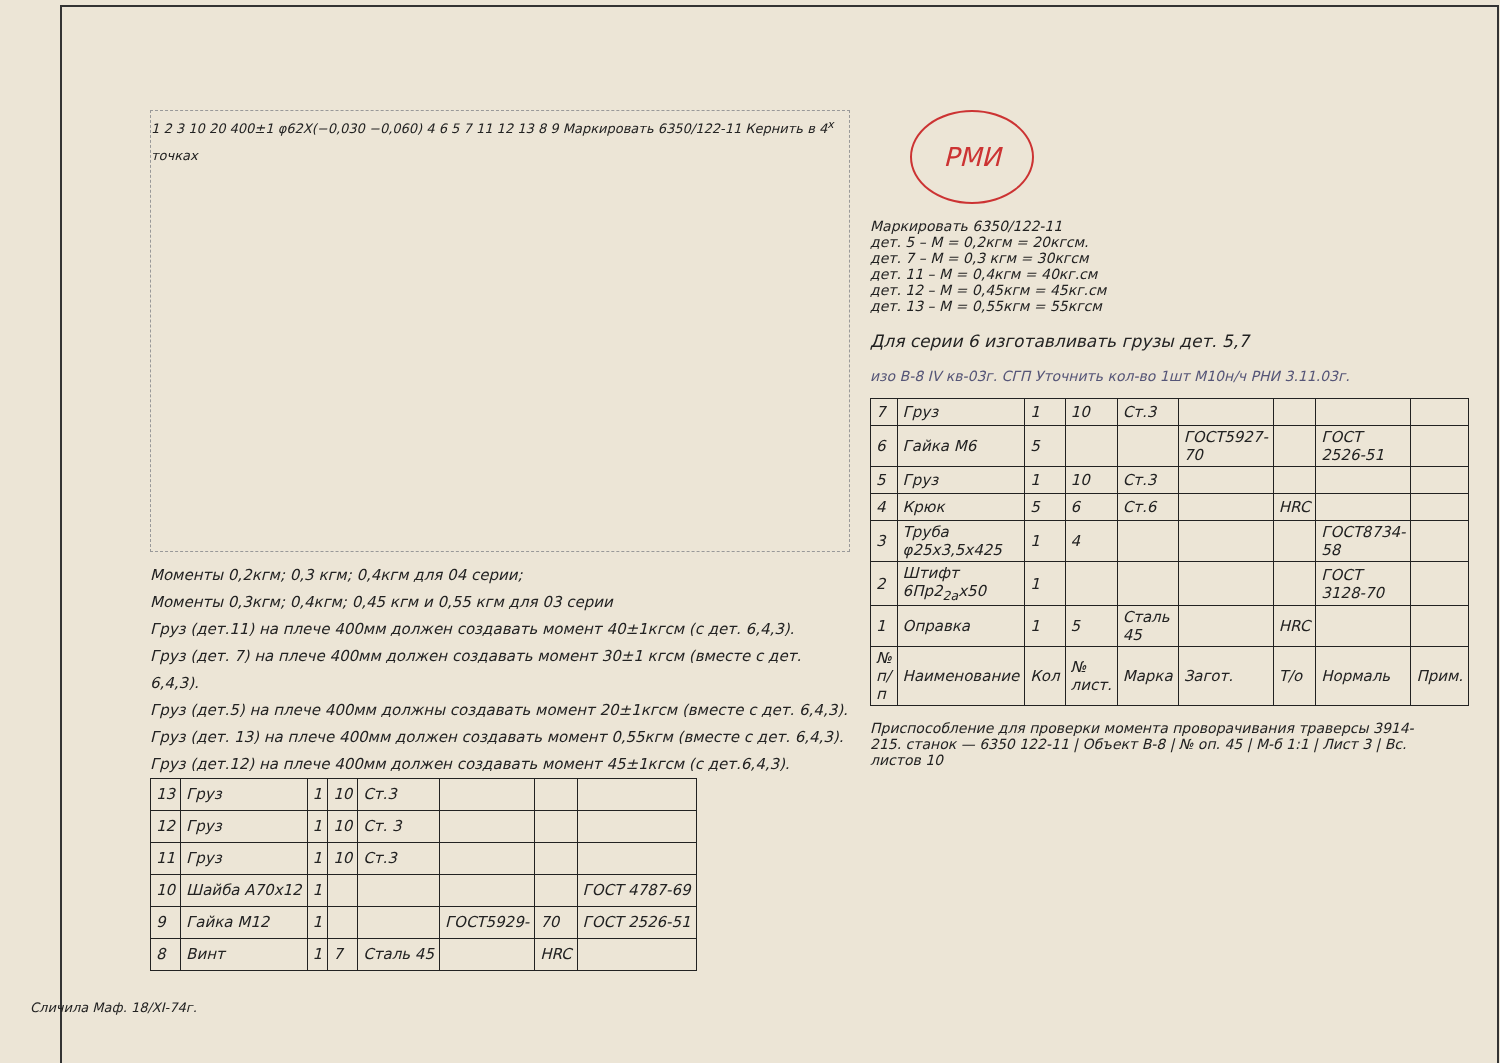1 2 3 10 20 400±1 φ62X(−0,030 −0,060) 4 6 5 7 11 12 13 8 9 Маркировать 6350/122-11 Кернить в 4<sup>х</sup> точках
Моменты 0,2кгм; 0,3 кгм; 0,4кгм для 04 серии;
Моменты 0,3кгм; 0,4кгм; 0,45 кгм и 0,55 кгм для 03 серии
Груз (дет.11) на плече 400мм должен создавать момент 40±1кгсм (с дет. 6,4,3).
Груз (дет. 7) на плече 400мм должен создавать момент 30±1 кгсм (вместе с дет. 6,4,3).
Груз (дет.5) на плече 400мм должны создавать момент 20±1кгсм (вместе с дет. 6,4,3).
Груз (дет. 13) на плече 400мм должен создавать момент 0,55кгм (вместе с дет. 6,4,3).
Груз (дет.12) на плече 400мм должен создавать момент 45±1кгсм (с дет.6,4,3).
| 13 | Груз | 1 | 10 | Ст.3 | | | |
| 12 | Груз | 1 | 10 | Ст. 3 | | | |
| 11 | Груз | 1 | 10 | Ст.3 | | | |
| 10 | Шайба А70х12 | 1 | | | | | ГОСТ 4787-69 |
| 9 | Гайка М12 | 1 | | | ГОСТ5929- | 70 | ГОСТ 2526-51 |
| 8 | Винт | 1 | 7 | Сталь 45 | | HRC | |
РМИ
Маркировать 6350/122-11
дет. 5 – М = 0,2кгм = 20кгсм.
дет. 7 – М = 0,3 кгм = 30кгсм
дет. 11 – М = 0,4кгм = 40кг.см
дет. 12 – М = 0,45кгм = 45кг.см
дет. 13 – М = 0,55кгм = 55кгсм
Для серии 6 изготавливать грузы дет. 5,7
изо В-8 IV кв-03г. СГП Уточнить кол-во 1шт М10н/ч РНИ 3.11.03г.
| 7 | Груз | 1 | 10 | Ст.3 | | | | |
| 6 | Гайка М6 | 5 | | | ГОСТ5927-70 | | ГОСТ 2526-51 | |
| 5 | Груз | 1 | 10 | Ст.3 | | | | |
| 4 | Крюк | 5 | 6 | Ст.6 | | HRC | | |
| 3 | Труба φ25х3,5х425 | 1 | 4 | | | | ГОСТ8734-58 | |
| 2 | Штифт 6Пр2<sub>2а</sub>х50 | 1 | | | | | ГОСТ 3128-70 | |
| 1 | Оправка | 1 | 5 | Сталь 45 | | HRC | | |
| № п/п | Наименование | Кол | № лист. | Марка | Загот. | Т/о | Нормаль | Прим. |
Приспособление для проверки момента проворачивания траверсы 3914-215. станок — 6350 122-11 | Объект В-8 | № оп. 45 | М-б 1:1 | Лист 3 | Вс. листов 10
Сличила Маф. 18/XI-74г.